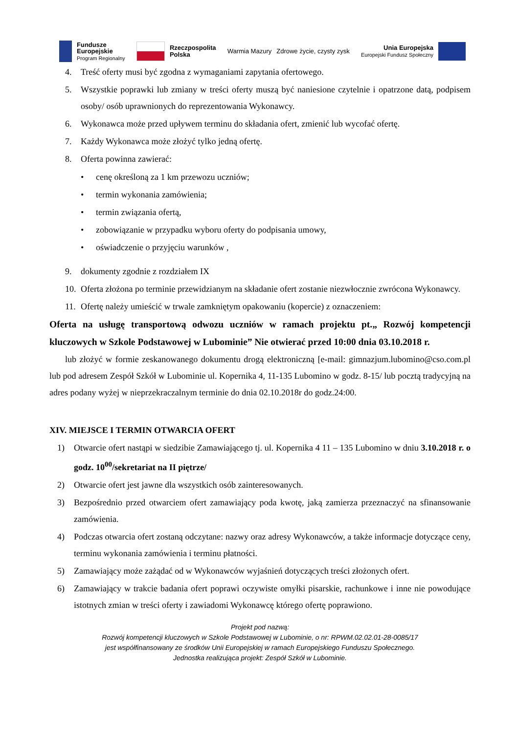Fundusze
Europejskie
Program Regionalny
Rzeczpospolita
Polska
Warmia Mazury Zdrowe życie, czysty zysk
Unia Europejska
Europejski Fundusz Społeczny
4. Treść oferty musi być zgodna z wymaganiami zapytania ofertowego.
5. Wszystkie poprawki lub zmiany w treści oferty muszą być naniesione czytelnie i opatrzone datą, podpisem osoby/ osób uprawnionych do reprezentowania Wykonawcy.
6. Wykonawca może przed upływem terminu do składania ofert, zmienić lub wycofać ofertę.
7. Każdy Wykonawca może złożyć tylko jedną ofertę.
8. Oferta powinna zawierać:
• cenę określoną za 1 km przewozu uczniów;
• termin wykonania zamówienia;
• termin związania ofertą,
• zobowiązanie w przypadku wyboru oferty do podpisania umowy,
• oświadczenie o przyjęciu warunków ,
9. dokumenty zgodnie z rozdziałem IX
10.
Oferta złożona po terminie przewidzianym na składanie ofert zostanie niezwłocznie zwrócona Wykonawcy.
11.
Ofertę należy umieścić w trwale zamkniętym opakowaniu (kopercie) z oznaczeniem:
Oferta na usługę transportową odwozu uczniów w ramach projektu pt.„ Rozwój kompetencji kluczowych w Szkole Podstawowej w Lubominie” Nie otwierać przed 10:00 dnia 03.10.2018 r.
lub złożyć w formie zeskanowanego dokumentu drogą elektroniczną [e-mail: gimnazjum.lubomino@cso.com.pl lub pod adresem Zespół Szkół w Lubominie ul. Kopernika 4, 11-135 Lubomino w godz. 8-15/ lub pocztą tradycyjną na adres podany wyżej w nieprzekraczalnym terminie do dnia 02.10.2018r do godz.24:00.
XIV. MIEJSCE I TERMIN OTWARCIA OFERT
1) Otwarcie ofert nastąpi w siedzibie Zamawiającego tj. ul. Kopernika 4 11 – 135 Lubomino w dniu 3.10.2018 r. o godz. 10<sup>00</sup>/sekretariat na II piętrze/
2) Otwarcie ofert jest jawne dla wszystkich osób zainteresowanych.
3) Bezpośrednio przed otwarciem ofert zamawiający poda kwotę, jaką zamierza przeznaczyć na sfinansowanie zamówienia.
4) Podczas otwarcia ofert zostaną odczytane: nazwy oraz adresy Wykonawców, a także informacje dotyczące ceny, terminu wykonania zamówienia i terminu płatności.
5) Zamawiający może zażądać od w Wykonawców wyjaśnień dotyczących treści złożonych ofert.
6) Zamawiający w trakcie badania ofert poprawi oczywiste omyłki pisarskie, rachunkowe i inne nie powodujące istotnych zmian w treści oferty i zawiadomi Wykonawcę którego ofertę poprawiono.
Projekt pod nazwą:
Rozwój kompetencji kluczowych w Szkole Podstawowej w Lubominie, o nr: RPWM.02.02.01-28-0085/17
jest współfinansowany ze środków Unii Europejskiej w ramach Europejskiego Funduszu Społecznego.
Jednostka realizująca projekt: Zespół Szkół w Lubominie.